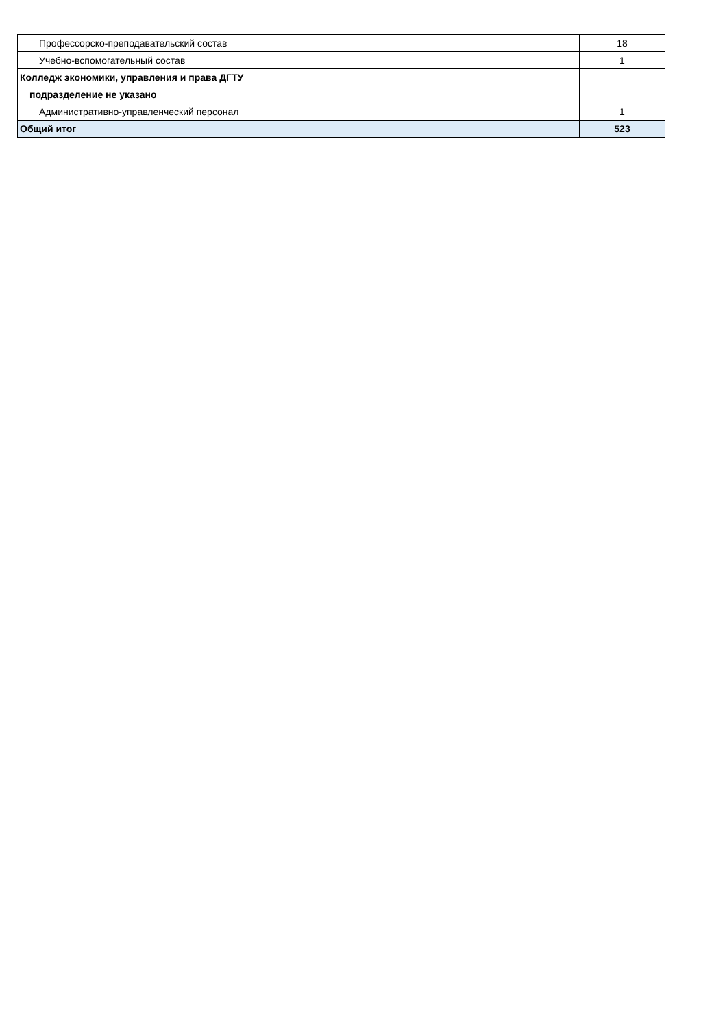| Профессорско-преподавательский состав | 18 |
| Учебно-вспомогательный состав | 1 |
| Колледж экономики, управления и права ДГТУ | |
| подразделение не указано | |
| Административно-управленческий персонал | 1 |
| Общий итог | 523 |